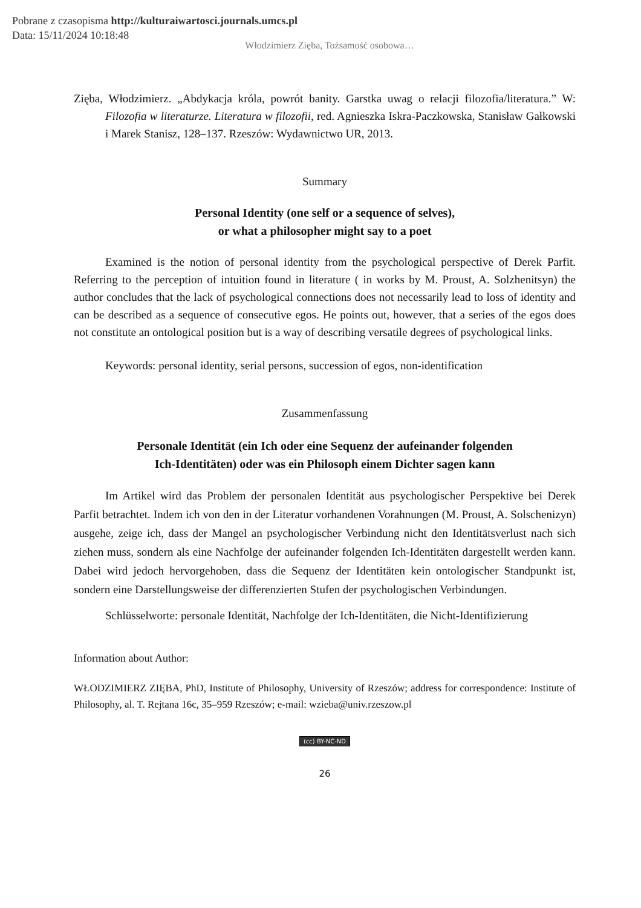Pobrane z czasopisma http://kulturaiwartosci.journals.umcs.pl
Data: 15/11/2024 10:18:48
Włodzimierz Zięba, Tożsamość osobowa…
Zięba, Włodzimierz. „Abdykacja króla, powrót banity. Garstka uwag o relacji filozofia/literatura.” W: Filozofia w literaturze. Literatura w filozofii, red. Agnieszka Iskra-Paczkowska, Stanisław Gałkowski i Marek Stanisz, 128–137. Rzeszów: Wydawnictwo UR, 2013.
Summary
Personal Identity (one self or a sequence of selves),
or what a philosopher might say to a poet
Examined is the notion of personal identity from the psychological perspective of Derek Parfit. Referring to the perception of intuition found in literature ( in works by M. Proust, A. Solzhenitsyn) the author concludes that the lack of psychological connections does not necessarily lead to loss of identity and can be described as a sequence of consecutive egos. He points out, however, that a series of the egos does not constitute an ontological position but is a way of describing versatile degrees of psychological links.
Keywords: personal identity, serial persons, succession of egos, non-identification
Zusammenfassung
Personale Identität (ein Ich oder eine Sequenz der aufeinander folgenden
Ich-Identitäten) oder was ein Philosoph einem Dichter sagen kann
Im Artikel wird das Problem der personalen Identität aus psychologischer Perspektive bei Derek Parfit betrachtet. Indem ich von den in der Literatur vorhandenen Vorahnungen (M. Proust, A. Solschenizyn) ausgehe, zeige ich, dass der Mangel an psychologischer Verbindung nicht den Identitätsverlust nach sich ziehen muss, sondern als eine Nachfolge der aufeinander folgenden Ich-Identitäten dargestellt werden kann. Dabei wird jedoch hervorgehoben, dass die Sequenz der Identitäten kein ontologischer Standpunkt ist, sondern eine Darstellungsweise der differenzierten Stufen der psychologischen Verbindungen.
Schlüsselworte: personale Identität, Nachfolge der Ich-Identitäten, die Nicht-Identifizierung
Information about Author:
WŁODZIMIERZ ZIĘBA, PhD, Institute of Philosophy, University of Rzeszów; address for correspondence: Institute of Philosophy, al. T. Rejtana 16c, 35–959 Rzeszów; e-mail: wzieba@univ.rzeszow.pl
(cc) BY-NC-ND
26